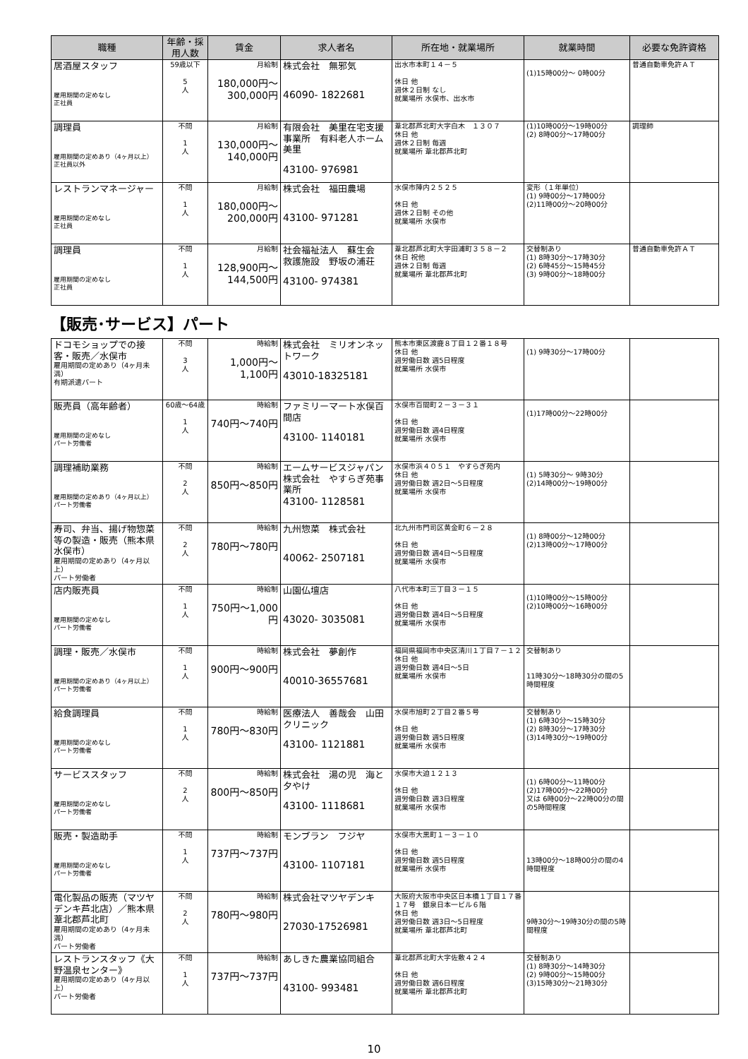| 職種 | 年齢・採用人数 | 賃金 | 求人者名 | 所在地・就業場所 | 就業時間 | 必要な免許資格 |
| --- | --- | --- | --- | --- | --- | --- |
| 居酒屋スタッフ 雇用期間の定めなし 正社員 | 59歳以下 5 人 | 月給制 180,000円～300,000円 | 株式会社 無邪気 46090- 1822681 | 出水市本町１４－５ 休日 他 週休２日制 なし 就業場所 水俣市、出水市 | (1)15時00分～ 0時00分 | 普通自動車免許ＡＴ |
| 調理員 雇用期間の定めあり（4ヶ月以上） 正社員以外 | 不問 1 人 | 月給制 130,000円～140,000円 | 有限会社 美里在宅支援事業所 有料老人ホーム美里 43100- 976981 | 葦北郡芦北町大字白木 １３０７ 休日 他 週休２日制 毎週 就業場所 葦北郡芦北町 | (1)10時00分～19時00分 (2) 8時00分～17時00分 | 調理師 |
| レストランマネージャー 雇用期間の定めなし 正社員 | 不問 1 人 | 月給制 180,000円～200,000円 | 株式会社 福田農場 43100- 971281 | 水俣市陣内２５２５ 休日 他 週休２日制 その他 就業場所 水俣市 | 変形（１年単位） (1) 9時00分～17時00分 (2)11時00分～20時00分 | |
| 調理員 雇用期間の定めなし 正社員 | 不問 1 人 | 月給制 128,900円～144,500円 | 社会福祉法人 蘇生会 救護施設 野坂の浦荘 43100- 974381 | 葦北郡芦北町大字田浦町３５８－２ 休日 祝他 週休２日制 毎週 就業場所 葦北郡芦北町 | 交替制あり (1) 8時30分～17時30分 (2) 6時45分～15時45分 (3) 9時00分～18時00分 | 普通自動車免許ＡＴ |
【販売･サービス】パート
| ドコモショップでの接客・販売／水俣市 雇用期間の定めあり（4ヶ月未満） 有期派遣パート | 不問 3 人 | 時給制 1,000円～1,100円 | 株式会社 ミリオンネットワーク 43010-18325181 | 熊本市東区渡鹿８丁目１２番１８号 休日 他 週労働日数 週5日程度 就業場所 水俣市 | (1) 9時30分～17時00分 | |
| 販売員（高年齢者） 雇用期間の定めなし パート労働者 | 60歳～64歳 1 人 | 時給制 740円～740円 | ファミリーマート水俣百間店 43100- 1140181 | 水俣市百間町２－３－３１ 休日 他 週労働日数 週4日程度 就業場所 水俣市 | (1)17時00分～22時00分 | |
| 調理補助業務 雇用期間の定めあり（4ヶ月以上） パート労働者 | 不問 2 人 | 時給制 850円～850円 | エームサービスジャパン株式会社 やすらぎ苑事業所 43100- 1128581 | 水俣市浜４０５１ やすらぎ苑内 休日 他 週労働日数 週2日～5日程度 就業場所 水俣市 | (1) 5時30分～ 9時30分 (2)14時00分～19時00分 | |
| 寿司、弁当、揚げ物惣菜等の製造・販売（熊本県水俣市） 雇用期間の定めあり（4ヶ月以上） パート労働者 | 不問 2 人 | 時給制 780円～780円 | 九州惣菜 株式会社 40062- 2507181 | 北九州市門司区黄金町６－２８ 休日 他 週労働日数 週4日～5日程度 就業場所 水俣市 | (1) 8時00分～12時00分 (2)13時00分～17時00分 | |
| 店内販売員 雇用期間の定めなし パート労働者 | 不問 1 人 | 時給制 750円～1,000円 | 山園仏壇店 43020- 3035081 | 八代市本町三丁目３－１５ 休日 他 週労働日数 週4日～5日程度 就業場所 水俣市 | (1)10時00分～15時00分 (2)10時00分～16時00分 | |
| 調理・販売／水俣市 雇用期間の定めあり（4ヶ月以上） パート労働者 | 不問 1 人 | 時給制 900円～900円 | 株式会社 夢創作 40010-36557681 | 福岡県福岡市中央区清川１丁目７－１２ 休日 他 週労働日数 週4日～5日 就業場所 水俣市 | 交替制あり 11時30分～18時30分の間の5時間程度 | |
| 給食調理員 雇用期間の定めなし パート労働者 | 不問 1 人 | 時給制 780円～830円 | 医療法人 善哉会 山田クリニック 43100- 1121881 | 水俣市旭町２丁目２番５号 休日 他 週労働日数 週5日程度 就業場所 水俣市 | 交替制あり (1) 6時30分～15時30分 (2) 8時30分～17時30分 (3)14時30分～19時00分 | |
| サービススタッフ 雇用期間の定めなし パート労働者 | 不問 2 人 | 時給制 800円～850円 | 株式会社 湯の児 海と夕やけ 43100- 1118681 | 水俣市大迫１２１３ 休日 他 週労働日数 週3日程度 就業場所 水俣市 | (1) 6時00分～11時00分 (2)17時00分～22時00分 又は 6時00分～22時00分の間の5時間程度 | |
| 販売・製造助手 雇用期間の定めなし パート労働者 | 不問 1 人 | 時給制 737円～737円 | モンブラン フジヤ 43100- 1107181 | 水俣市大黒町１－３－１０ 休日 他 週労働日数 週5日程度 就業場所 水俣市 | 13時00分～18時00分の間の4時間程度 | |
| 電化製品の販売（マツヤデンキ芦北店）／熊本県葦北郡芦北町 雇用期間の定めあり（4ヶ月未満） パート労働者 | 不問 2 人 | 時給制 780円～980円 | 株式会社マツヤデンキ 27030-17526981 | 大阪府大阪市中央区日本橋１丁目１７番１７号 銀泉日本一ビル６階 休日 他 週労働日数 週3日～5日程度 就業場所 葦北郡芦北町 | 9時30分～19時30分の間の5時間程度 | |
| レストランスタッフ《大野温泉センター》 雇用期間の定めあり（4ヶ月以上） パート労働者 | 不問 1 人 | 時給制 737円～737円 | あしきた農業協同組合 43100- 993481 | 葦北郡芦北町大字佐敷４２４ 休日 他 週労働日数 週6日程度 就業場所 葦北郡芦北町 | 交替制あり (1) 8時30分～14時30分 (2) 9時00分～15時00分 (3)15時30分～21時30分 | |
10